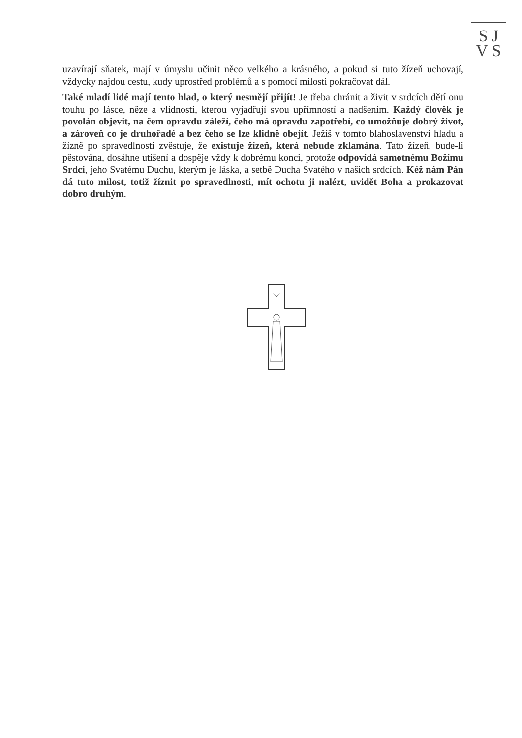S J
V S
uzavírají sňatek, mají v úmyslu učinit něco velkého a krásného, a pokud si tuto žízeň uchovají, vždycky najdou cestu, kudy uprostřed problémů a s pomocí milosti pokračovat dál.
Také mladí lidé mají tento hlad, o který nesmějí přijít! Je třeba chránit a živit v srdcích dětí onu touhu po lásce, něze a vlídnosti, kterou vyjadřují svou upřímností a nadšením. Každý člověk je povolán objevit, na čem opravdu záleží, čeho má opravdu zapotřebí, co umožňuje dobrý život, a zároveň co je druhořadé a bez čeho se lze klidně obejít. Ježíš v tomto blahoslavenství hladu a žízně po spravedlnosti zvěstuje, že existuje žízeň, která nebude zklamána. Tato žízeň, bude-li pěstována, dosáhne utišení a dospěje vždy k dobrému konci, protože odpovídá samotnému Božímu Srdci, jeho Svatému Duchu, kterým je láska, a setbě Ducha Svatého v našich srdcích. Kéž nám Pán dá tuto milost, totiž žíznit po spravedlnosti, mít ochotu ji nalézt, uvidět Boha a prokazovat dobro druhým.